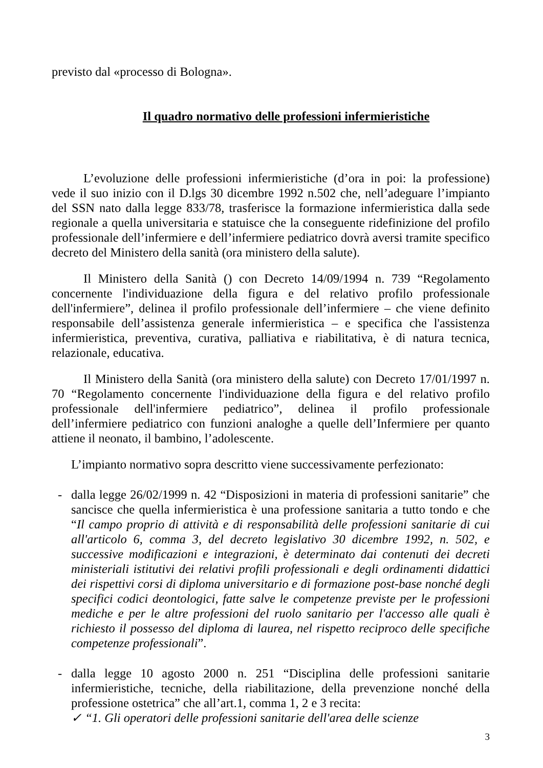previsto dal «processo di Bologna».
Il quadro normativo delle professioni infermieristiche
L’evoluzione delle professioni infermieristiche (d’ora in poi: la professione) vede il suo inizio con il D.lgs 30 dicembre 1992 n.502 che, nell’adeguare l’impianto del SSN nato dalla legge 833/78, trasferisce la formazione infermieristica dalla sede regionale a quella universitaria e statuisce che la conseguente ridefinizione del profilo professionale dell’infermiere e dell’infermiere pediatrico dovrà aversi tramite specifico decreto del Ministero della sanità (ora ministero della salute).
Il Ministero della Sanità () con Decreto 14/09/1994 n. 739 “Regolamento concernente l'individuazione della figura e del relativo profilo professionale dell'infermiere”, delinea il profilo professionale dell’infermiere – che viene definito responsabile dell’assistenza generale infermieristica – e specifica che l'assistenza infermieristica, preventiva, curativa, palliativa e riabilitativa, è di natura tecnica, relazionale, educativa.
Il Ministero della Sanità (ora ministero della salute) con Decreto 17/01/1997 n. 70 “Regolamento concernente l'individuazione della figura e del relativo profilo professionale dell'infermiere pediatrico”, delinea il profilo professionale dell’infermiere pediatrico con funzioni analoghe a quelle dell’Infermiere per quanto attiene il neonato, il bambino, l’adolescente.
L’impianto normativo sopra descritto viene successivamente perfezionato:
- dalla legge 26/02/1999 n. 42 “Disposizioni in materia di professioni sanitarie” che sancisce che quella infermieristica è una professione sanitaria a tutto tondo e che “Il campo proprio di attività e di responsabilità delle professioni sanitarie di cui all'articolo 6, comma 3, del decreto legislativo 30 dicembre 1992, n. 502, e successive modificazioni e integrazioni, è determinato dai contenuti dei decreti ministeriali istitutivi dei relativi profili professionali e degli ordinamenti didattici dei rispettivi corsi di diploma universitario e di formazione post-base nonché degli specifici codici deontologici, fatte salve le competenze previste per le professioni mediche e per le altre professioni del ruolo sanitario per l'accesso alle quali è richiesto il possesso del diploma di laurea, nel rispetto reciproco delle specifiche competenze professionali”.
- dalla legge 10 agosto 2000 n. 251 “Disciplina delle professioni sanitarie infermieristiche, tecniche, della riabilitazione, della prevenzione nonché della professione ostetrica” che all’art.1, comma 1, 2 e 3 recita:
✓ “1. Gli operatori delle professioni sanitarie dell'area delle scienze
3